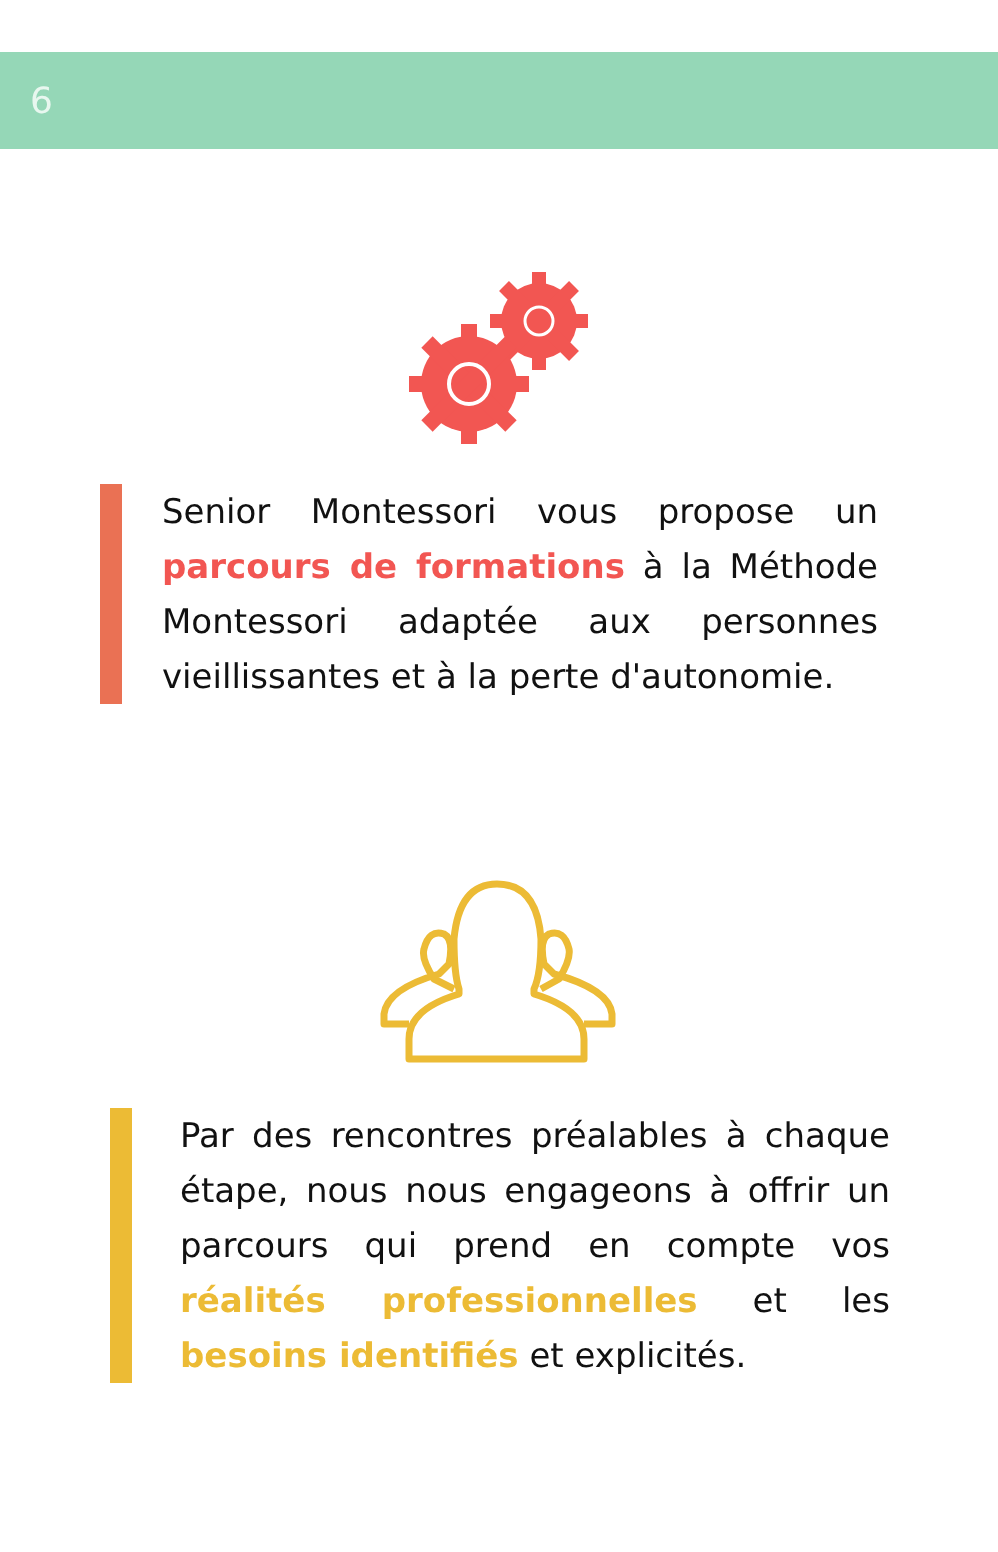6
Senior Montessori vous propose un parcours de formations à la Méthode Montessori adaptée aux personnes vieillissantes et à la perte d'autonomie.
Par des rencontres préalables à chaque étape, nous nous engageons à offrir un parcours qui prend en compte vos réalités professionnelles et les besoins identifiés et explicités.